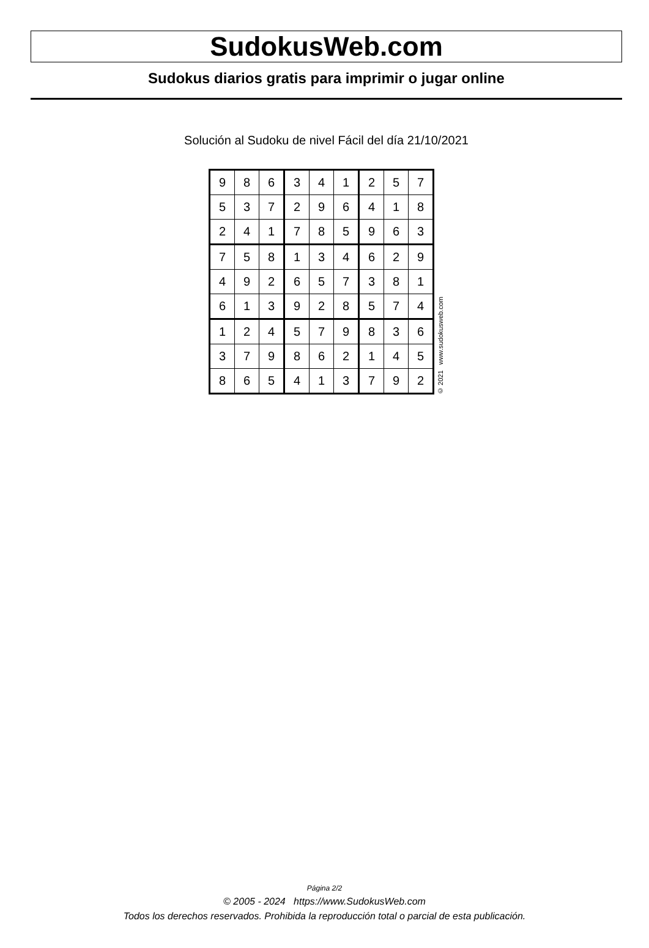SudokusWeb.com
Sudokus diarios gratis para imprimir o jugar online
Solución al Sudoku de nivel Fácil del día 21/10/2021
| 9 | 8 | 6 | 3 | 4 | 1 | 2 | 5 | 7 |
| 5 | 3 | 7 | 2 | 9 | 6 | 4 | 1 | 8 |
| 2 | 4 | 1 | 7 | 8 | 5 | 9 | 6 | 3 |
| 7 | 5 | 8 | 1 | 3 | 4 | 6 | 2 | 9 |
| 4 | 9 | 2 | 6 | 5 | 7 | 3 | 8 | 1 |
| 6 | 1 | 3 | 9 | 2 | 8 | 5 | 7 | 4 |
| 1 | 2 | 4 | 5 | 7 | 9 | 8 | 3 | 6 |
| 3 | 7 | 9 | 8 | 6 | 2 | 1 | 4 | 5 |
| 8 | 6 | 5 | 4 | 1 | 3 | 7 | 9 | 2 |
© 2021 www.sudokusweb.com
Página 2/2
© 2005 - 2024 https://www.SudokusWeb.com
Todos los derechos reservados. Prohibida la reproducción total o parcial de esta publicación.